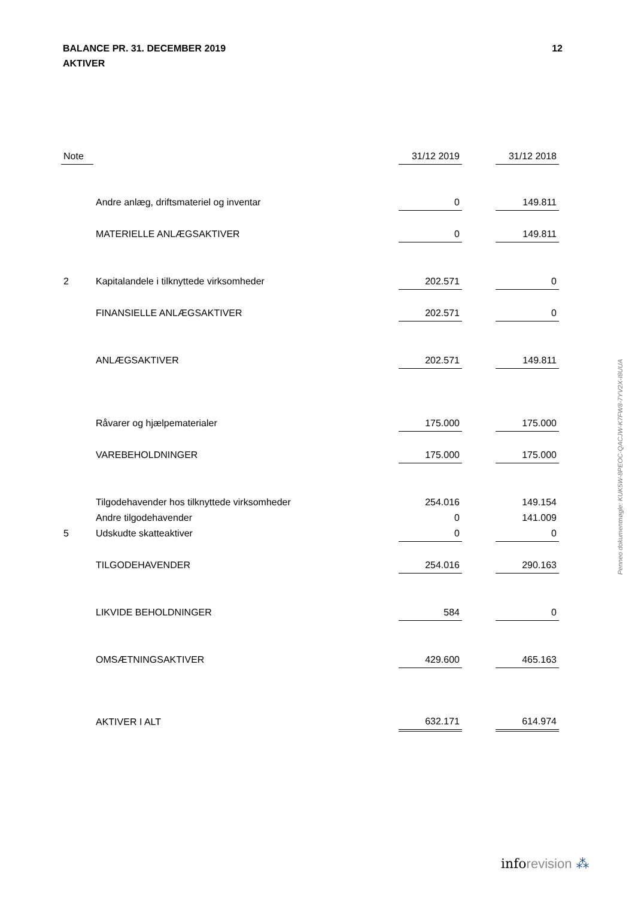12 BALANCE PR. 31. DECEMBER 2019
AKTIVER
| Note | | 31/12 2019 | | 31/12 2018 |
| | Andre anlæg, driftsmateriel og inventar | 0 | | 149.811 |
| | MATERIELLE ANLÆGSAKTIVER | 0 | | 149.811 |
| 2 | Kapitalandele i tilknyttede virksomheder | 202.571 | | 0 |
| | FINANSIELLE ANLÆGSAKTIVER | 202.571 | | 0 |
| | ANLÆGSAKTIVER | 202.571 | | 149.811 |
| | Råvarer og hjælpematerialer | 175.000 | | 175.000 |
| | VAREBEHOLDNINGER | 175.000 | | 175.000 |
| | Tilgodehavender hos tilknyttede virksomheder | 254.016 | | 149.154 |
| | Andre tilgodehavender | 0 | | 141.009 |
| 5 | Udskudte skatteaktiver | 0 | | 0 |
| | TILGODEHAVENDER | 254.016 | | 290.163 |
| | LIKVIDE BEHOLDNINGER | 584 | | 0 |
| | OMSÆTNINGSAKTIVER | 429.600 | | 465.163 |
| | AKTIVER I ALT | 632.171 | | 614.974 |
Penneo dokumentnøgle: KUK5W-8PEOC-QACJW-K7FW8-7YV2X-I8UUA
inforevision ⁂